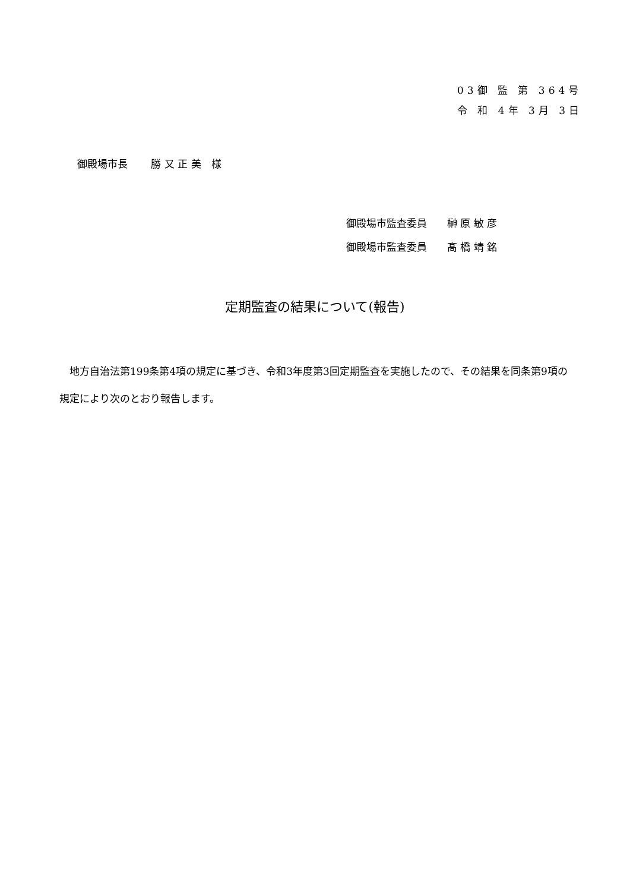03御 監 第 364号
令 和 4年 3月 3日
御殿場市長　　 勝 又 正 美　様
御殿場市監査委員　　榊 原 敏 彦
御殿場市監査委員　　髙 橋 靖 銘
定期監査の結果について(報告)
　地方自治法第199条第4項の規定に基づき、令和3年度第3回定期監査を実施したので、その結果を同条第9項の規定により次のとおり報告します。